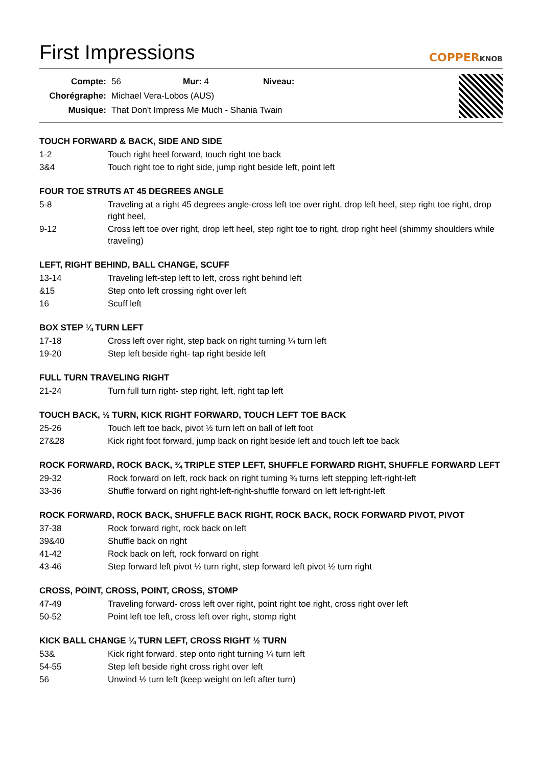First Impressions
COPPERKNOB
| Compte: | 56 | Mur: 4 | Niveau: |
| Chorégraphe: | Michael Vera-Lobos (AUS) | | |
| Musique: | That Don't Impress Me Much - Shania Twain | | |
TOUCH FORWARD & BACK, SIDE AND SIDE
1-2 Touch right heel forward, touch right toe back
3&4 Touch right toe to right side, jump right beside left, point left
FOUR TOE STRUTS AT 45 DEGREES ANGLE
5-8 Traveling at a right 45 degrees angle-cross left toe over right, drop left heel, step right toe right, drop right heel,
9-12 Cross left toe over right, drop left heel, step right toe to right, drop right heel (shimmy shoulders while traveling)
LEFT, RIGHT BEHIND, BALL CHANGE, SCUFF
13-14 Traveling left-step left to left, cross right behind left
&15 Step onto left crossing right over left
16 Scuff left
BOX STEP ¼ TURN LEFT
17-18 Cross left over right, step back on right turning ¼ turn left
19-20 Step left beside right- tap right beside left
FULL TURN TRAVELING RIGHT
21-24 Turn full turn right- step right, left, right tap left
TOUCH BACK, ½ TURN, KICK RIGHT FORWARD, TOUCH LEFT TOE BACK
25-26 Touch left toe back, pivot ½ turn left on ball of left foot
27&28 Kick right foot forward, jump back on right beside left and touch left toe back
ROCK FORWARD, ROCK BACK, ¾ TRIPLE STEP LEFT, SHUFFLE FORWARD RIGHT, SHUFFLE FORWARD LEFT
29-32 Rock forward on left, rock back on right turning ¾ turns left stepping left-right-left
33-36 Shuffle forward on right right-left-right-shuffle forward on left left-right-left
ROCK FORWARD, ROCK BACK, SHUFFLE BACK RIGHT, ROCK BACK, ROCK FORWARD PIVOT, PIVOT
37-38 Rock forward right, rock back on left
39&40 Shuffle back on right
41-42 Rock back on left, rock forward on right
43-46 Step forward left pivot ½ turn right, step forward left pivot ½ turn right
CROSS, POINT, CROSS, POINT, CROSS, STOMP
47-49 Traveling forward- cross left over right, point right toe right, cross right over left
50-52 Point left toe left, cross left over right, stomp right
KICK BALL CHANGE ¼ TURN LEFT, CROSS RIGHT ½ TURN
53& Kick right forward, step onto right turning ¼ turn left
54-55 Step left beside right cross right over left
56 Unwind ½ turn left (keep weight on left after turn)